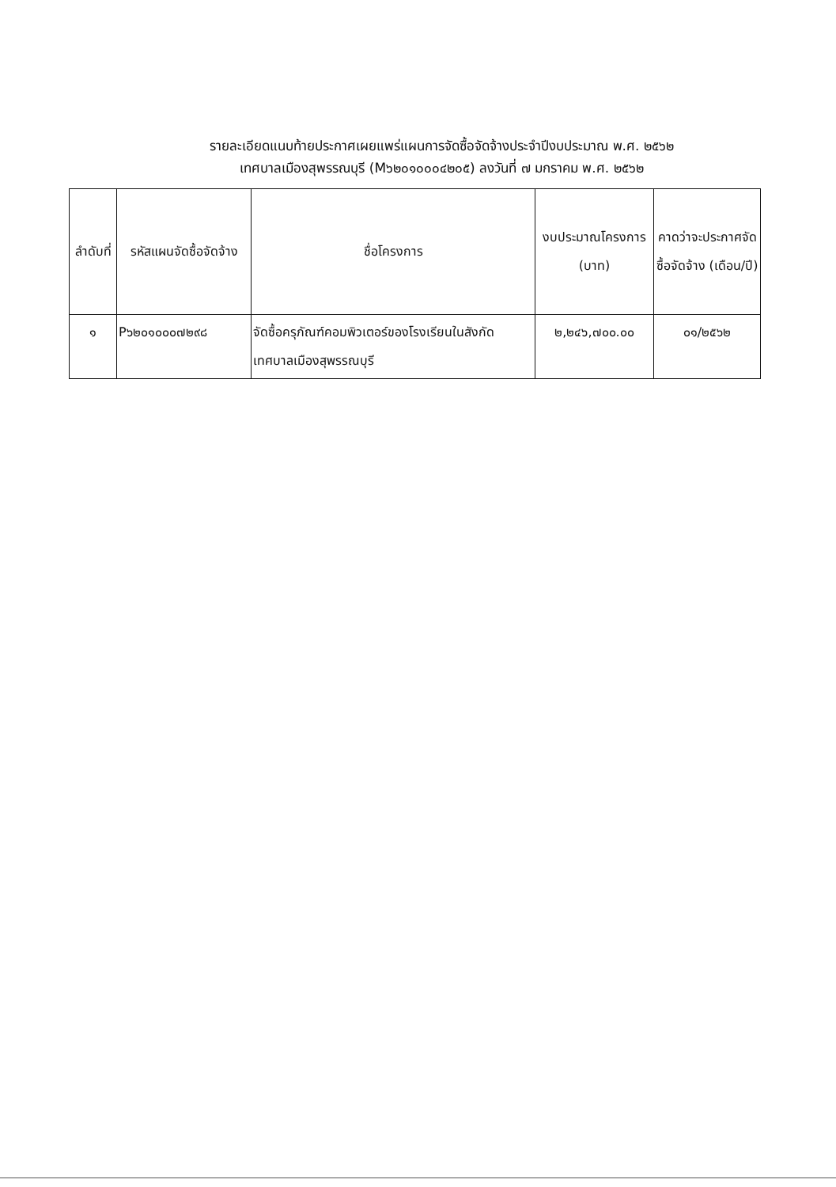รายละเอียดแนบท้ายประกาศเผยแพร่แผนการจัดซื้อจัดจ้างประจำปีงบประมาณ พ.ศ. ๒๕๖๒
เทศบาลเมืองสุพรรณบุรี (M๖๒๐๑๐๐๐๔๒๐๕) ลงวันที่ ๗ มกราคม พ.ศ. ๒๕๖๒
| ลำดับที่ | รหัสแผนจัดซื้อจัดจ้าง | ชื่อโครงการ | งบประมาณโครงการ (บาท) | คาดว่าจะประกาศจัดซื้อจัดจ้าง (เดือน/ปี) |
| --- | --- | --- | --- | --- |
| ๑ | P๖๒๐๑๐๐๐๗๒๙๘ | จัดซื้อครุภัณฑ์คอมพิวเตอร์ของโรงเรียนในสังกัดเทศบาลเมืองสุพรรณบุรี | ๒,๒๔๖,๗๐๐.๐๐ | ๐๑/๒๕๖๒ |